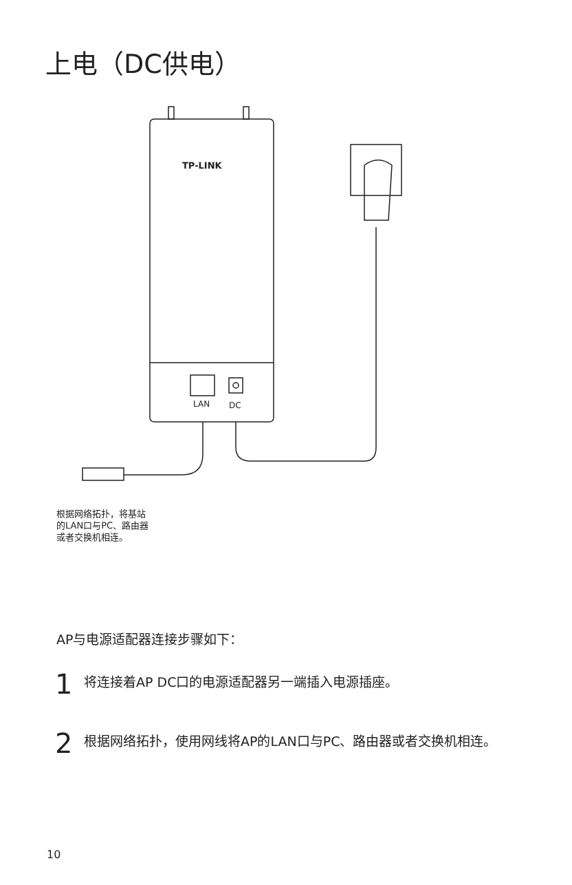上电（DC供电）
TP-LINK
LAN
DC
根据网络拓扑，将基站
的LAN口与PC、路由器
或者交换机相连。
AP与电源适配器连接步骤如下：
1
将连接着AP DC口的电源适配器另一端插入电源插座。
2
根据网络拓扑，使用网线将AP的LAN口与PC、路由器或者交换机相连。
10